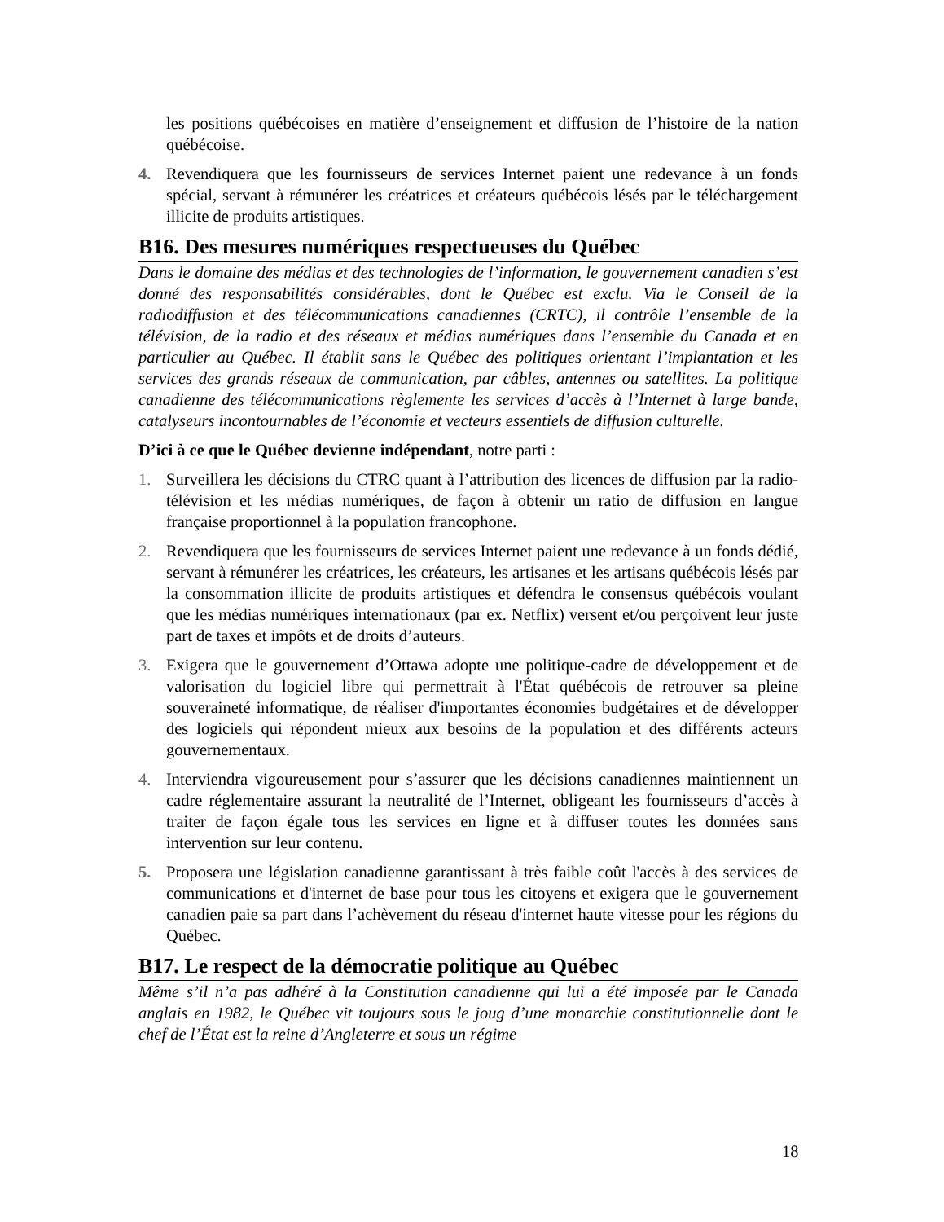les positions québécoises en matière d’enseignement et diffusion de l’histoire de la nation québécoise.
4. Revendiquera que les fournisseurs de services Internet paient une redevance à un fonds spécial, servant à rémunérer les créatrices et créateurs québécois lésés par le téléchargement illicite de produits artistiques.
B16. Des mesures numériques respectueuses du Québec
Dans le domaine des médias et des technologies de l’information, le gouvernement canadien s’est donné des responsabilités considérables, dont le Québec est exclu. Via le Conseil de la radiodiffusion et des télécommunications canadiennes (CRTC), il contrôle l’ensemble de la télévision, de la radio et des réseaux et médias numériques dans l’ensemble du Canada et en particulier au Québec. Il établit sans le Québec des politiques orientant l’implantation et les services des grands réseaux de communication, par câbles, antennes ou satellites. La politique canadienne des télécommunications règlemente les services d’accès à l’Internet à large bande, catalyseurs incontournables de l’économie et vecteurs essentiels de diffusion culturelle.
D’ici à ce que le Québec devienne indépendant, notre parti :
1. Surveillera les décisions du CTRC quant à l’attribution des licences de diffusion par la radio-télévision et les médias numériques, de façon à obtenir un ratio de diffusion en langue française proportionnel à la population francophone.
2. Revendiquera que les fournisseurs de services Internet paient une redevance à un fonds dédié, servant à rémunérer les créatrices, les créateurs, les artisanes et les artisans québécois lésés par la consommation illicite de produits artistiques et défendra le consensus québécois voulant que les médias numériques internationaux (par ex. Netflix) versent et/ou perçoivent leur juste part de taxes et impôts et de droits d’auteurs.
3. Exigera que le gouvernement d’Ottawa adopte une politique-cadre de développement et de valorisation du logiciel libre qui permettrait à l'État québécois de retrouver sa pleine souveraineté informatique, de réaliser d'importantes économies budgétaires et de développer des logiciels qui répondent mieux aux besoins de la population et des différents acteurs gouvernementaux.
4. Interviendra vigoureusement pour s’assurer que les décisions canadiennes maintiennent un cadre réglementaire assurant la neutralité de l’Internet, obligeant les fournisseurs d’accès à traiter de façon égale tous les services en ligne et à diffuser toutes les données sans intervention sur leur contenu.
5. Proposera une législation canadienne garantissant à très faible coût l'accès à des services de communications et d'internet de base pour tous les citoyens et exigera que le gouvernement canadien paie sa part dans l’achèvement du réseau d'internet haute vitesse pour les régions du Québec.
B17. Le respect de la démocratie politique au Québec
Même s’il n’a pas adhéré à la Constitution canadienne qui lui a été imposée par le Canada anglais en 1982, le Québec vit toujours sous le joug d’une monarchie constitutionnelle dont le chef de l’État est la reine d’Angleterre et sous un régime
18